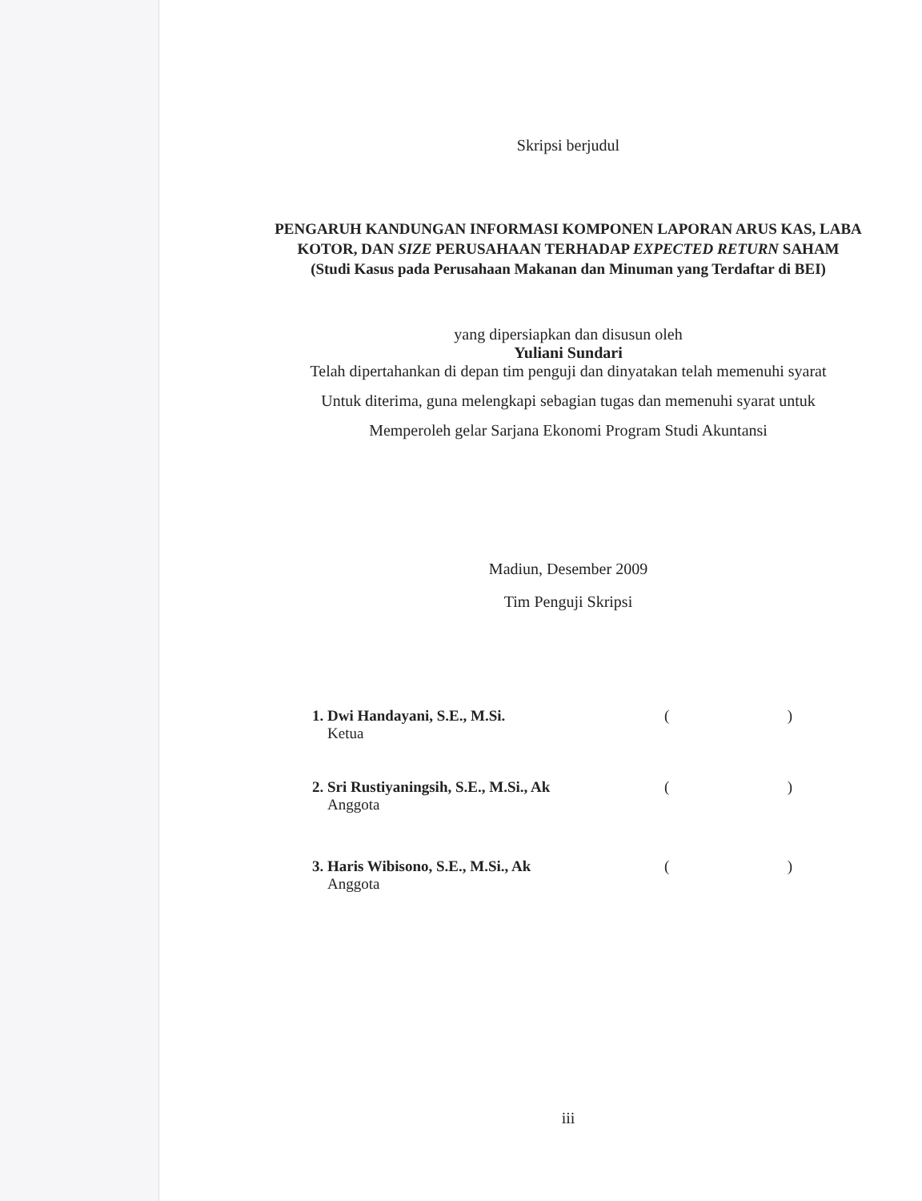Skripsi berjudul
PENGARUH KANDUNGAN INFORMASI KOMPONEN LAPORAN ARUS KAS, LABA KOTOR, DAN SIZE PERUSAHAAN TERHADAP EXPECTED RETURN SAHAM
(Studi Kasus pada Perusahaan Makanan dan Minuman yang Terdaftar di BEI)
yang dipersiapkan dan disusun oleh
Yuliani Sundari
Telah dipertahankan di depan tim penguji dan dinyatakan telah memenuhi syarat
Untuk diterima, guna melengkapi sebagian tugas dan memenuhi syarat untuk
Memperoleh gelar Sarjana Ekonomi Program Studi Akuntansi
Madiun, Desember 2009
Tim Penguji Skripsi
1. Dwi Handayani, S.E., M.Si.
Ketua
()
2. Sri Rustiyaningsih, S.E., M.Si., Ak
Anggota
()
3. Haris Wibisono, S.E., M.Si., Ak
Anggota
()
iii